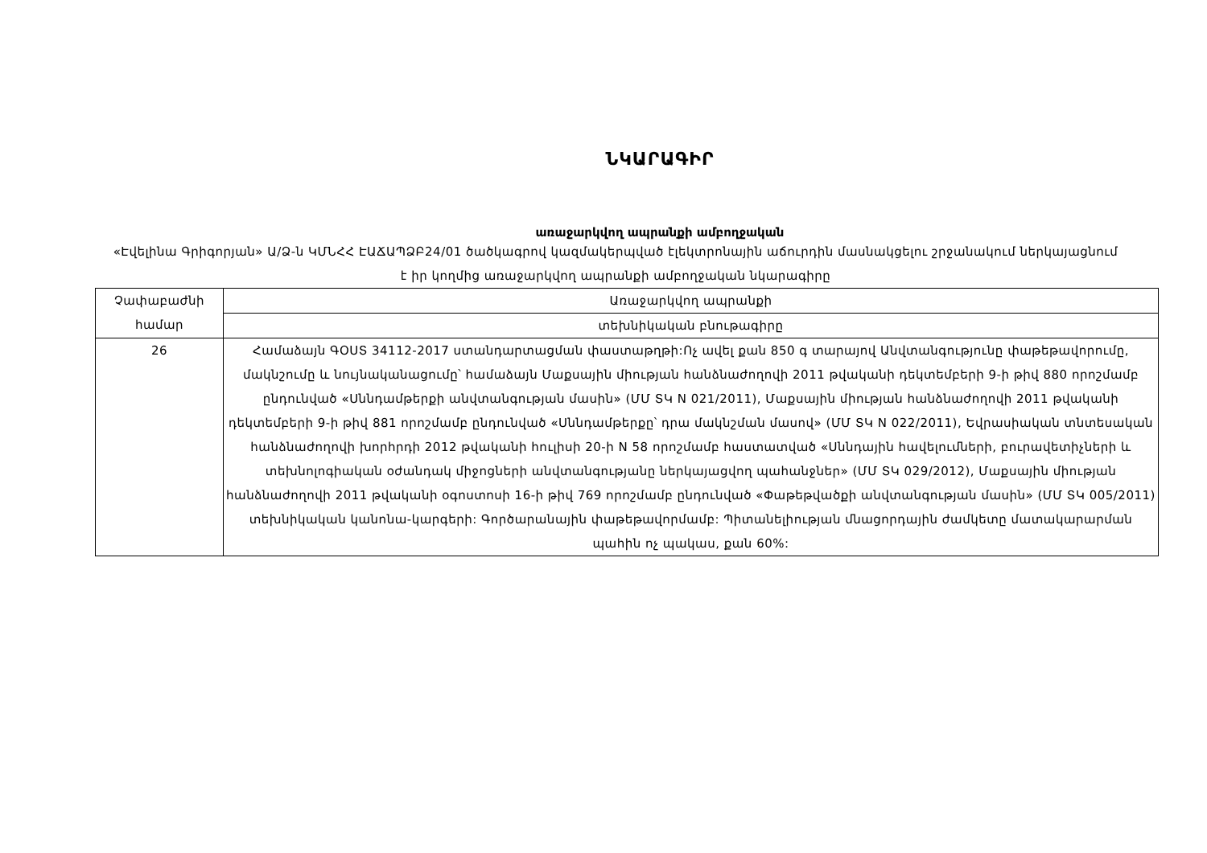ՆԿԱՐԱԳԻՐ
առաջարկվող ապրանքի ամբողջական
«Էվելինա Գրիգորյան» Ա/Ձ-ն ԿՄՆՀՀ ԷԱՃԱՊՁԲ24/01 ծածկագրով կազմակերպված էլեկտրոնային աճուրդին մասնակցելու շրջանակում ներկայացնում է իր կողմից առաջարկվող ապրանքի ամբողջական նկարագիրը
| Չափաբաժնի համար | Առաջարկվող ապրանքի |
| --- | --- |
| | տեխնիկական բնութագիրը |
| 26 | Համաձայն ԳՕՍՏ 34112-2017 ստանդարտացման փաստաթղթի:Ոչ ավել քան 850 գ տարայով Անվտանգությունը փաթեթավորումը, մակնշումը և նույնականացումը՝ համաձայն Մաքսային միության հանձնաժողովի 2011 թվականի դեկտեմբերի 9-ի թիվ 880 որոշմամբ ընդունված «Սննդամթերքի անվտանգության մասին» (ՄՄ ՏԿ N 021/2011), Մաքսային միության հանձնաժողովի 2011 թվականի դեկտեմբերի 9-ի թիվ 881 որոշմամբ ընդունված «Սննդամթերքը՝ դրա մակնշման մասով» (ՄՄ ՏԿ N 022/2011), Եվրասիական տնտեսական հանձնաժողովի խորհրդի 2012 թվականի հուլիսի 20-ի N 58 որոշմամբ հաստատված «Սննդային հավելումների, բուրավետիչների և տեխնոլոգիական օժանդակ միջոցների անվտանգությանը ներկայացվող պահանջներ» (ՄՄ ՏԿ 029/2012), Մաքսային միության հանձնաժողովի 2011 թվականի օգոստոսի 16-ի թիվ 769 որոշմամբ ընդունված «Փաթեթվածքի անվտանգության մասին» (ՄՄ ՏԿ 005/2011) տեխնիկական կանոնա-կարգերի: Գործարանային փաթեթավորմամբ: Պիտանելիության մնացորդային ժամկետը մատակարարման պահին ոչ պակաս, քան 60%: |